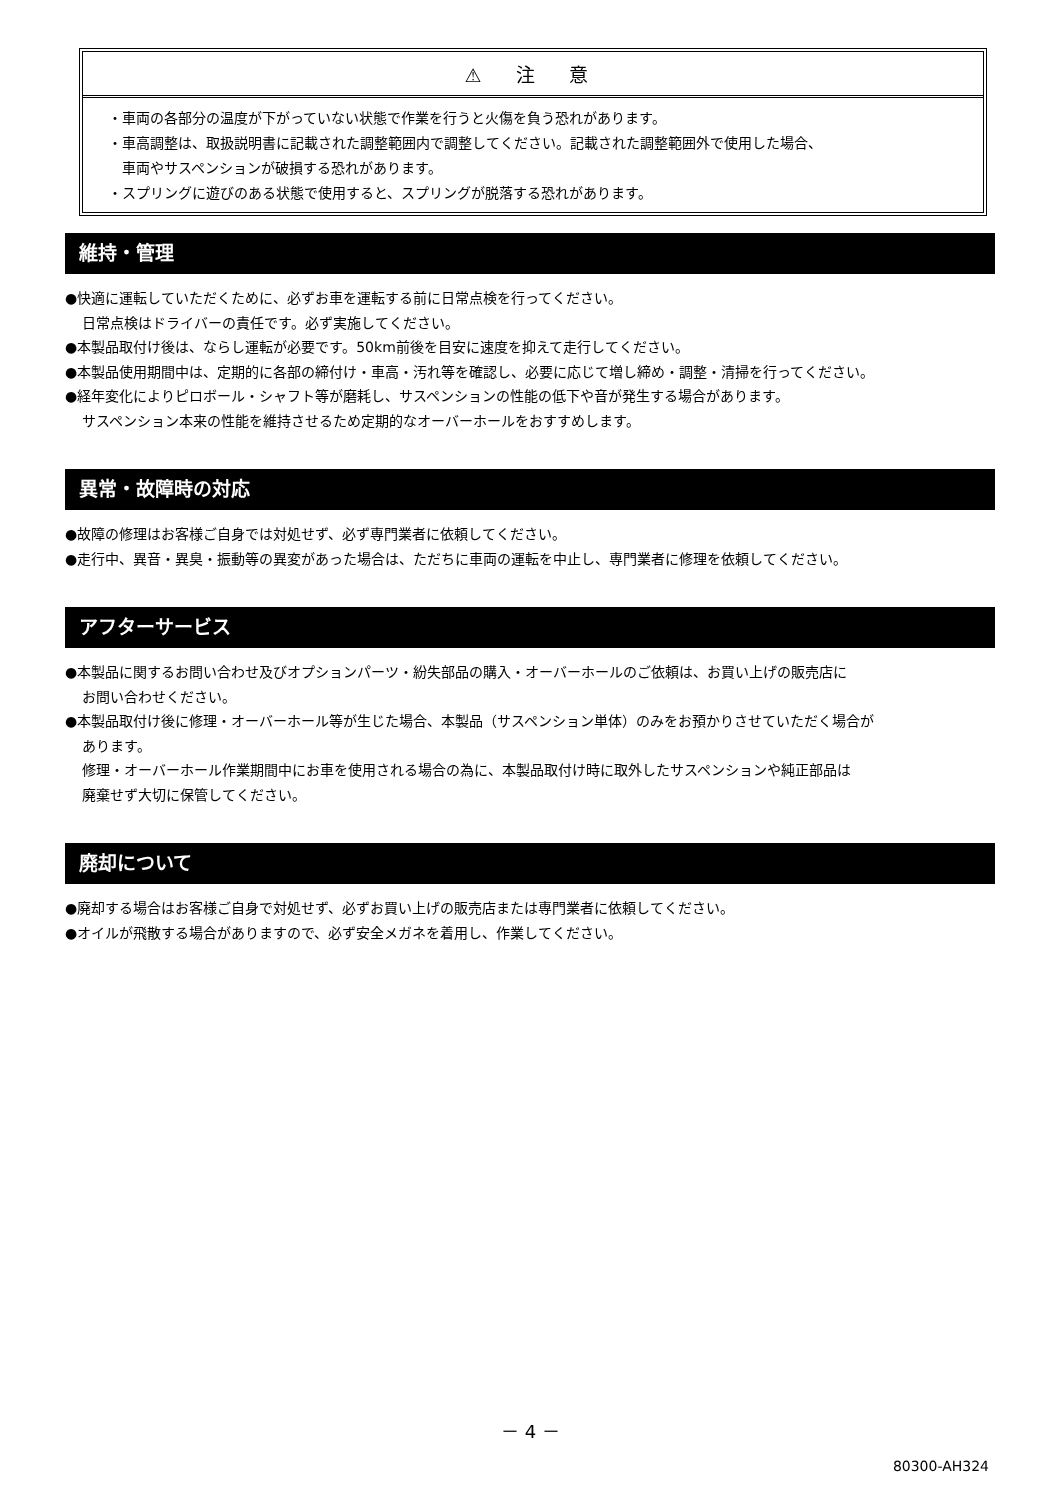⚠ 注 意
・車両の各部分の温度が下がっていない状態で作業を行うと火傷を負う恐れがあります。
・車高調整は、取扱説明書に記載された調整範囲内で調整してください。記載された調整範囲外で使用した場合、
　車両やサスペンションが破損する恐れがあります。
・スプリングに遊びのある状態で使用すると、スプリングが脱落する恐れがあります。
維持・管理
●快適に運転していただくために、必ずお車を運転する前に日常点検を行ってください。
日常点検はドライバーの責任です。必ず実施してください。
●本製品取付け後は、ならし運転が必要です。50km前後を目安に速度を抑えて走行してください。
●本製品使用期間中は、定期的に各部の締付け・車高・汚れ等を確認し、必要に応じて増し締め・調整・清掃を行ってください。
●経年変化によりピロボール・シャフト等が磨耗し、サスペンションの性能の低下や音が発生する場合があります。
サスペンション本来の性能を維持させるため定期的なオーバーホールをおすすめします。
異常・故障時の対応
●故障の修理はお客様ご自身では対処せず、必ず専門業者に依頼してください。
●走行中、異音・異臭・振動等の異変があった場合は、ただちに車両の運転を中止し、専門業者に修理を依頼してください。
アフターサービス
●本製品に関するお問い合わせ及びオプションパーツ・紛失部品の購入・オーバーホールのご依頼は、お買い上げの販売店に
お問い合わせください。
●本製品取付け後に修理・オーバーホール等が生じた場合、本製品（サスペンション単体）のみをお預かりさせていただく場合が
あります。
修理・オーバーホール作業期間中にお車を使用される場合の為に、本製品取付け時に取外したサスペンションや純正部品は
廃棄せず大切に保管してください。
廃却について
●廃却する場合はお客様ご自身で対処せず、必ずお買い上げの販売店または専門業者に依頼してください。
●オイルが飛散する場合がありますので、必ず安全メガネを着用し、作業してください。
－ 4 －
80300-AH324